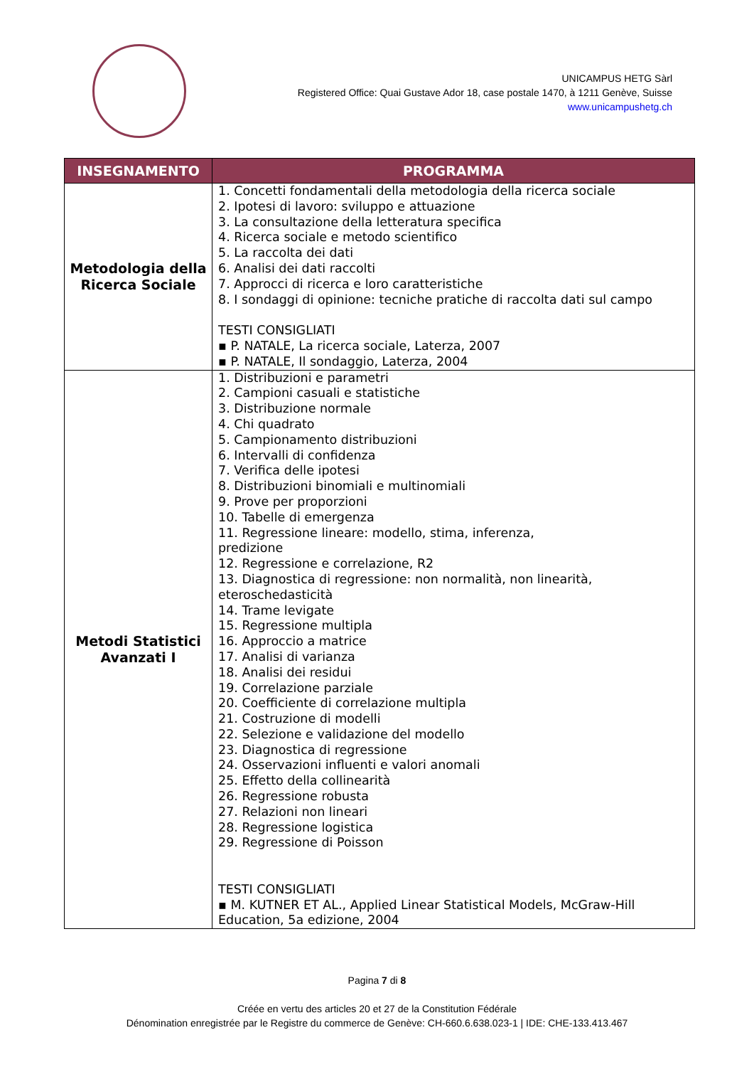UNICAMPUS HETG Sàrl
Registered Office: Quai Gustave Ador 18, case postale 1470, à 1211 Genève, Suisse
www.unicampushetg.ch
| INSEGNAMENTO | PROGRAMMA |
| --- | --- |
| Metodologia della Ricerca Sociale | 1. Concetti fondamentali della metodologia della ricerca sociale 2. Ipotesi di lavoro: sviluppo e attuazione 3. La consultazione della letteratura specifica 4. Ricerca sociale e metodo scientifico 5. La raccolta dei dati 6. Analisi dei dati raccolti 7. Approcci di ricerca e loro caratteristiche 8. I sondaggi di opinione: tecniche pratiche di raccolta dati sul campo TESTI CONSIGLIATI ▪ P. NATALE, La ricerca sociale, Laterza, 2007 ▪ P. NATALE, Il sondaggio, Laterza, 2004 |
| Metodi Statistici Avanzati I | 1. Distribuzioni e parametri 2. Campioni casuali e statistiche 3. Distribuzione normale 4. Chi quadrato 5. Campionamento distribuzioni 6. Intervalli di confidenza 7. Verifica delle ipotesi 8. Distribuzioni binomiali e multinomiali 9. Prove per proporzioni 10. Tabelle di emergenza 11. Regressione lineare: modello, stima, inferenza, predizione 12. Regressione e correlazione, R2 13. Diagnostica di regressione: non normalità, non linearità, eteroschedasticità 14. Trame levigate 15. Regressione multipla 16. Approccio a matrice 17. Analisi di varianza 18. Analisi dei residui 19. Correlazione parziale 20. Coefficiente di correlazione multipla 21. Costruzione di modelli 22. Selezione e validazione del modello 23. Diagnostica di regressione 24. Osservazioni influenti e valori anomali 25. Effetto della collinearità 26. Regressione robusta 27. Relazioni non lineari 28. Regressione logistica 29. Regressione di Poisson TESTI CONSIGLIATI ▪ M. KUTNER ET AL., Applied Linear Statistical Models, McGraw-Hill Education, 5a edizione, 2004 |
Pagina 7 di 8
Créée en vertu des articles 20 et 27 de la Constitution Fédérale
Dénomination enregistrée par le Registre du commerce de Genève: CH-660.6.638.023-1 | IDE: CHE-133.413.467